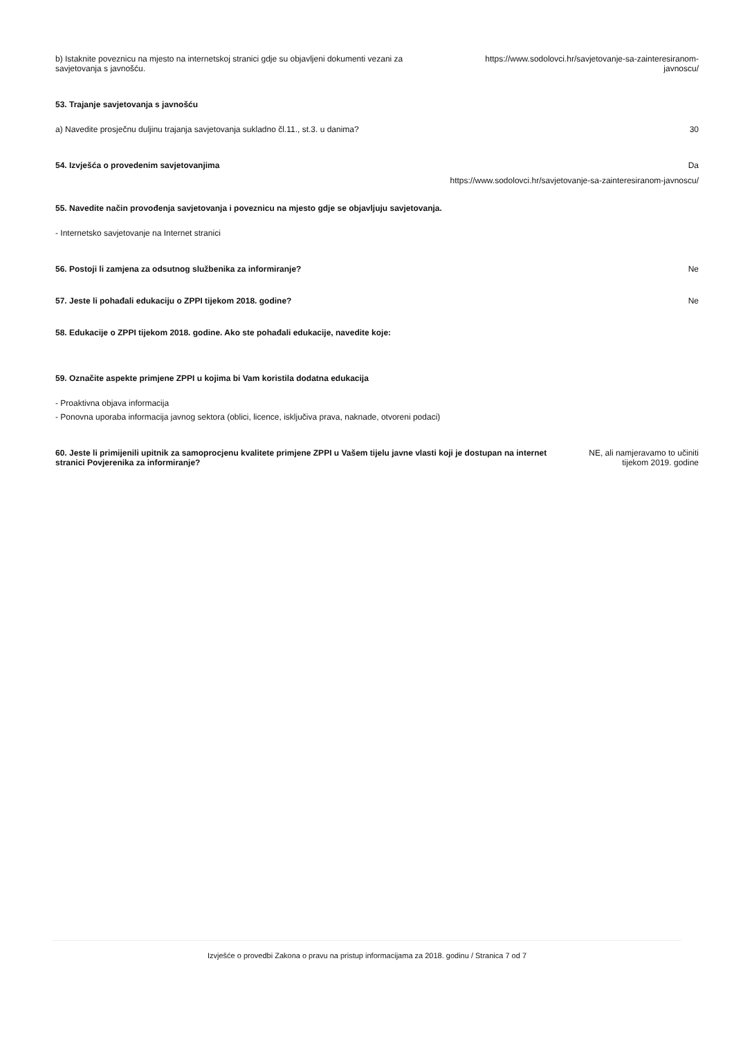b) Istaknite poveznicu na mjesto na internetskoj stranici gdje su objavljeni dokumenti vezani za savjetovanja s javnošću.
https://www.sodolovci.hr/savjetovanje-sa-zainteresiranom-javnoscu/
53. Trajanje savjetovanja s javnošću
a) Navedite prosječnu duljinu trajanja savjetovanja sukladno čl.11., st.3. u danima?
30
54. Izvješća o provedenim savjetovanjima
Da
https://www.sodolovci.hr/savjetovanje-sa-zainteresiranom-javnoscu/
55. Navedite način provođenja savjetovanja i poveznicu na mjesto gdje se objavljuju savjetovanja.
- Internetsko savjetovanje na Internet stranici
56. Postoji li zamjena za odsutnog službenika za informiranje?
Ne
57. Jeste li pohađali edukaciju o ZPPI tijekom 2018. godine?
Ne
58. Edukacije o ZPPI tijekom 2018. godine. Ako ste pohađali edukacije, navedite koje:
59. Označite aspekte primjene ZPPI u kojima bi Vam koristila dodatna edukacija
- Proaktivna objava informacija
- Ponovna uporaba informacija javnog sektora (oblici, licence, isključiva prava, naknade, otvoreni podaci)
60. Jeste li primijenili upitnik za samoprocjenu kvalitete primjene ZPPI u Vašem tijelu javne vlasti koji je dostupan na internet stranici Povjerenika za informiranje?
NE, ali namjeravamo to učiniti tijekom 2019. godine
Izvješće o provedbi Zakona o pravu na pristup informacijama za 2018. godinu / Stranica 7 od 7